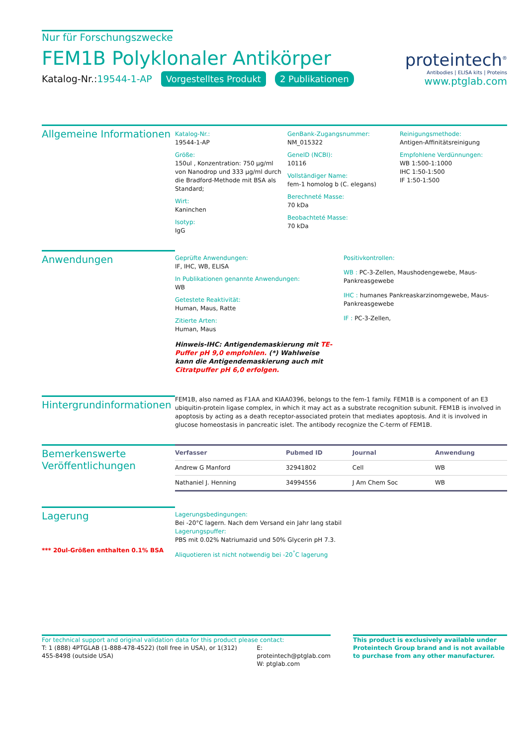Nur für Forschungszwecke
FEM1B Polyklonaler Antikörper
Katalog-Nr.:19544-1-AP Vorgestelltes Produkt 2 Publikationen
proteintech<sup>®</sup>
Antibodies | ELISA kits | Proteins
www.ptglab.com
Allgemeine Informationen
Katalog-Nr.:
19544-1-AP
Größe:
150ul , Konzentration: 750 μg/ml von Nanodrop und 333 μg/ml durch die Bradford-Methode mit BSA als Standard;
Wirt:
Kaninchen
Isotyp:
IgG
GenBank-Zugangsnummer:
NM_015322
GeneID (NCBI):
10116
Vollständiger Name:
fem-1 homolog b (C. elegans)
Berechneté Masse:
70 kDa
Beobachteté Masse:
70 kDa
Reinigungsmethode:
Antigen-Affinitätsreinigung
Empfohlene Verdünnungen:
WB 1:500-1:1000
IHC 1:50-1:500
IF 1:50-1:500
Anwendungen
Geprüfte Anwendungen:
IF, IHC, WB, ELISA
In Publikationen genannte Anwendungen:
WB
Getestete Reaktivität:
Human, Maus, Ratte
Zitierte Arten:
Human, Maus
Hinweis-IHC: Antigendemaskierung mit TE-Puffer pH 9,0 empfohlen. (*) Wahlweise kann die Antigendemaskierung auch mit Citratpuffer pH 6,0 erfolgen.
Positivkontrollen:
WB : PC-3-Zellen, Maushodengewebe, Maus-Pankreasgewebe
IHC : humanes Pankreaskarzinomgewebe, Maus-Pankreasgewebe
IF : PC-3-Zellen,
Hintergrundinformationen
FEM1B, also named as F1AA and KIAA0396, belongs to the fem-1 family. FEM1B is a component of an E3 ubiquitin-protein ligase complex, in which it may act as a substrate recognition subunit. FEM1B is involved in apoptosis by acting as a death receptor-associated protein that mediates apoptosis. And it is involved in glucose homeostasis in pancreatic islet. The antibody recognize the C-term of FEM1B.
Bemerkenswerte Veröffentlichungen
| Verfasser | Pubmed ID | Journal | Anwendung |
| --- | --- | --- | --- |
| Andrew G Manford | 32941802 | Cell | WB |
| Nathaniel J. Henning | 34994556 | J Am Chem Soc | WB |
Lagerung
*** 20ul-Größen enthalten 0.1% BSA
Lagerungsbedingungen:
Bei -20°C lagern. Nach dem Versand ein Jahr lang stabil
Lagerungspuffer:
PBS mit 0.02% Natriumazid und 50% Glycerin pH 7.3.
Aliquotieren ist nicht notwendig bei -20<sup>°</sup>C lagerung
For technical support and original validation data for this product please contact:
T: 1 (888) 4PTGLAB (1-888-478-4522) (toll free in USA), or 1(312) 455-8498 (outside USA)
E: proteintech@ptglab.com
W: ptglab.com
This product is exclusively available under Proteintech Group brand and is not available to purchase from any other manufacturer.